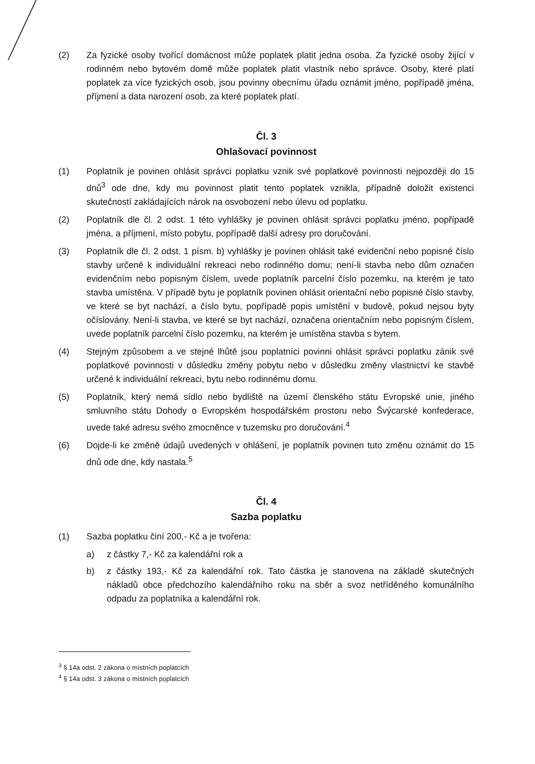(2) Za fyzické osoby tvořící domácnost může poplatek platit jedna osoba. Za fyzické osoby žijící v rodinném nebo bytovém domě může poplatek platit vlastník nebo správce. Osoby, které platí poplatek za více fyzických osob, jsou povinny obecnímu úřadu oznámit jméno, popřípadě jména, příjmení a data narození osob, za které poplatek platí.
Čl. 3
Ohlašovací povinnost
(1) Poplatník je povinen ohlásit správci poplatku vznik své poplatkové povinnosti nejpozději do 15 dnů<sup>3</sup> ode dne, kdy mu povinnost platit tento poplatek vznikla, případně doložit existenci skutečností zakládajících nárok na osvobození nebo úlevu od poplatku.
(2) Poplatník dle čl. 2 odst. 1 této vyhlášky je povinen ohlásit správci poplatku jméno, popřípadě jména, a příjmení, místo pobytu, popřípadě další adresy pro doručování.
(3) Poplatník dle čl. 2 odst. 1 písm. b) vyhlášky je povinen ohlásit také evidenční nebo popisné číslo stavby určené k individuální rekreaci nebo rodinného domu; není-li stavba nebo dům označen evidenčním nebo popisným číslem, uvede poplatník parcelní číslo pozemku, na kterém je tato stavba umístěna. V případě bytu je poplatník povinen ohlásit orientační nebo popisné číslo stavby, ve které se byt nachází, a číslo bytu, popřípadě popis umístění v budově, pokud nejsou byty očíslovány. Není-li stavba, ve které se byt nachází, označena orientačním nebo popisným číslem, uvede poplatník parcelní číslo pozemku, na kterém je umístěna stavba s bytem.
(4) Stejným způsobem a ve stejné lhůtě jsou poplatníci povinni ohlásit správci poplatku zánik své poplatkové povinnosti v důsledku změny pobytu nebo v důsledku změny vlastnictví ke stavbě určené k individuální rekreaci, bytu nebo rodinnému domu.
(5) Poplatník, který nemá sídlo nebo bydliště na území členského státu Evropské unie, jiného smluvního státu Dohody o Evropském hospodářském prostoru nebo Švýcarské konfederace, uvede také adresu svého zmocněnce v tuzemsku pro doručování.<sup>4</sup>
(6) Dojde-li ke změně údajů uvedených v ohlášení, je poplatník povinen tuto změnu oznámit do 15 dnů ode dne, kdy nastala.<sup>5</sup>
Čl. 4
Sazba poplatku
(1) Sazba poplatku činí 200,- Kč a je tvořena:
a) z částky 7,- Kč za kalendářní rok a
b) z částky 193,- Kč za kalendářní rok. Tato částka je stanovena na základě skutečných nákladů obce předchozího kalendářního roku na sběr a svoz netříděného komunálního odpadu za poplatníka a kalendářní rok.
<sup>3</sup> § 14a odst. 2 zákona o místních poplatcích
<sup>4</sup> § 14a odst. 3 zákona o místních poplatcích